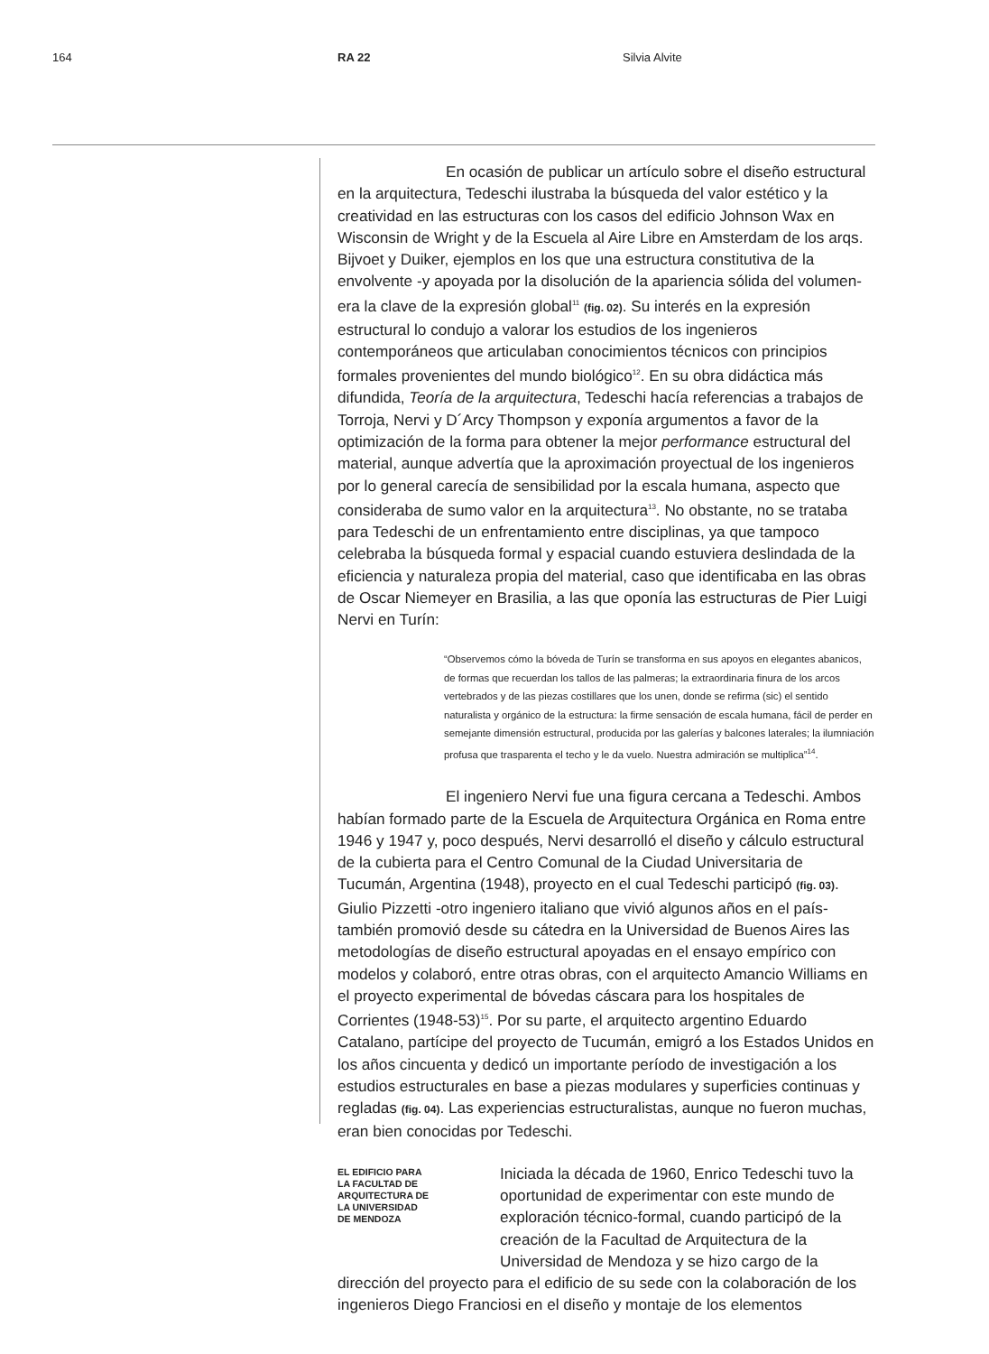164 RA 22 Silvia Alvite
En ocasión de publicar un artículo sobre el diseño estructural en la arquitectura, Tedeschi ilustraba la búsqueda del valor estético y la creatividad en las estructuras con los casos del edificio Johnson Wax en Wisconsin de Wright y de la Escuela al Aire Libre en Amsterdam de los arqs. Bijvoet y Duiker, ejemplos en los que una estructura constitutiva de la envolvente -y apoyada por la disolución de la apariencia sólida del volumen- era la clave de la expresión global<sup>11</sup> (fig. 02). Su interés en la expresión estructural lo condujo a valorar los estudios de los ingenieros contemporáneos que articulaban conocimientos técnicos con principios formales provenientes del mundo biológico<sup>12</sup>. En su obra didáctica más difundida, Teoría de la arquitectura, Tedeschi hacía referencias a trabajos de Torroja, Nervi y D´Arcy Thompson y exponía argumentos a favor de la optimización de la forma para obtener la mejor performance estructural del material, aunque advertía que la aproximación proyectual de los ingenieros por lo general carecía de sensibilidad por la escala humana, aspecto que consideraba de sumo valor en la arquitectura<sup>13</sup>. No obstante, no se trataba para Tedeschi de un enfrentamiento entre disciplinas, ya que tampoco celebraba la búsqueda formal y espacial cuando estuviera deslindada de la eficiencia y naturaleza propia del material, caso que identificaba en las obras de Oscar Niemeyer en Brasilia, a las que oponía las estructuras de Pier Luigi Nervi en Turín:
“Observemos cómo la bóveda de Turín se transforma en sus apoyos en elegantes abanicos, de formas que recuerdan los tallos de las palmeras; la extraordinaria finura de los arcos vertebrados y de las piezas costillares que los unen, donde se refirma (sic) el sentido naturalista y orgánico de la estructura: la firme sensación de escala humana, fácil de perder en semejante dimensión estructural, producida por las galerías y balcones laterales; la ilumniación profusa que trasparenta el techo y le da vuelo. Nuestra admiración se multiplica”<sup>14</sup>.
El ingeniero Nervi fue una figura cercana a Tedeschi. Ambos habían formado parte de la Escuela de Arquitectura Orgánica en Roma entre 1946 y 1947 y, poco después, Nervi desarrolló el diseño y cálculo estructural de la cubierta para el Centro Comunal de la Ciudad Universitaria de Tucumán, Argentina (1948), proyecto en el cual Tedeschi participó (fig. 03). Giulio Pizzetti -otro ingeniero italiano que vivió algunos años en el país- también promovió desde su cátedra en la Universidad de Buenos Aires las metodologías de diseño estructural apoyadas en el ensayo empírico con modelos y colaboró, entre otras obras, con el arquitecto Amancio Williams en el proyecto experimental de bóvedas cáscara para los hospitales de Corrientes (1948-53)<sup>15</sup>. Por su parte, el arquitecto argentino Eduardo Catalano, partícipe del proyecto de Tucumán, emigró a los Estados Unidos en los años cincuenta y dedicó un importante período de investigación a los estudios estructurales en base a piezas modulares y superficies continuas y regladas (fig. 04). Las experiencias estructuralistas, aunque no fueron muchas, eran bien conocidas por Tedeschi.
EL EDIFICIO PARA
LA FACULTAD DE
ARQUITECTURA DE
LA UNIVERSIDAD
DE MENDOZA
Iniciada la década de 1960, Enrico Tedeschi tuvo la oportunidad de experimentar con este mundo de exploración técnico-formal, cuando participó de la creación de la Facultad de Arquitectura de la Universidad de Mendoza y se hizo cargo de la
dirección del proyecto para el edificio de su sede con la colaboración de los ingenieros Diego Franciosi en el diseño y montaje de los elementos